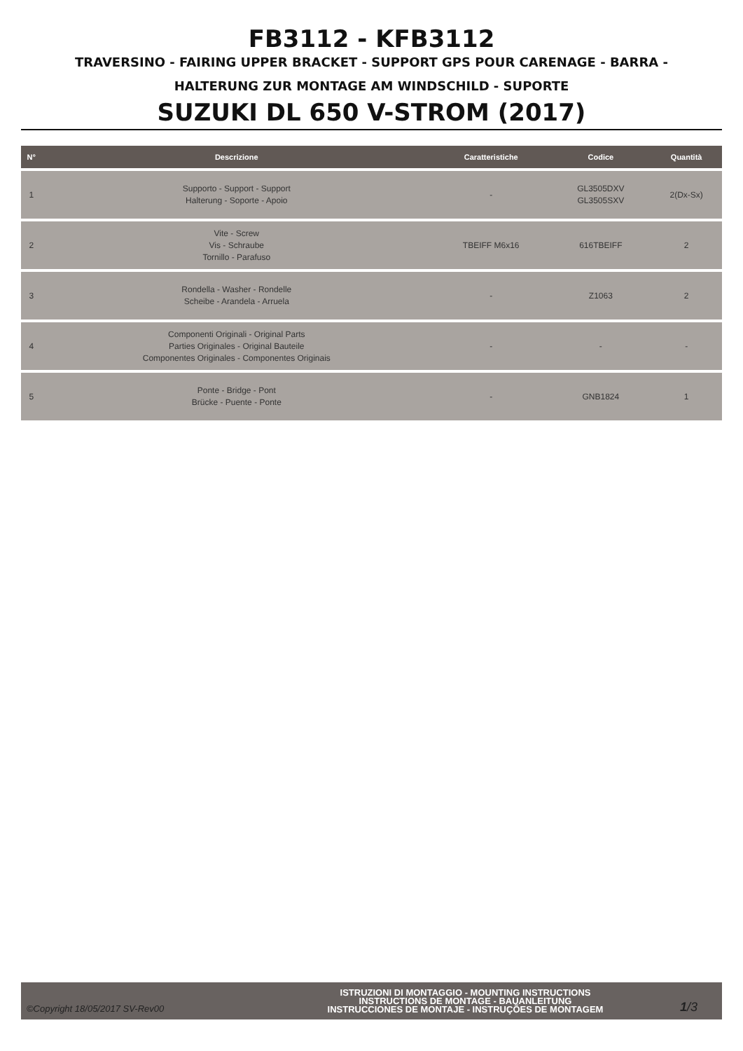FB3112 - KFB3112
TRAVERSINO - FAIRING UPPER BRACKET - SUPPORT GPS POUR CARENAGE - BARRA -
HALTERUNG ZUR MONTAGE AM WINDSCHILD - SUPORTE
SUZUKI DL 650 V-STROM (2017)
| N° | Descrizione | Caratteristiche | Codice | Quantità |
| --- | --- | --- | --- | --- |
| 1 | Supporto - Support - Support Halterung - Soporte - Apoio | - | GL3505DXV GL3505SXV | 2(Dx-Sx) |
| 2 | Vite - Screw Vis - Schraube Tornillo - Parafuso | TBEIFF M6x16 | 616TBEIFF | 2 |
| 3 | Rondella - Washer - Rondelle Scheibe - Arandela - Arruela | - | Z1063 | 2 |
| 4 | Componenti Originali - Original Parts Parties Originales - Original Bauteile Componentes Originales - Componentes Originais | - | - | - |
| 5 | Ponte - Bridge - Pont Brücke - Puente - Ponte | - | GNB1824 | 1 |
©Copyright 18/05/2017 SV-Rev00
ISTRUZIONI DI MONTAGGIO - MOUNTING INSTRUCTIONS
INSTRUCTIONS DE MONTAGE - BAUANLEITUNG
INSTRUCCIONES DE MONTAJE - INSTRUÇÕES DE MONTAGEM
1/3